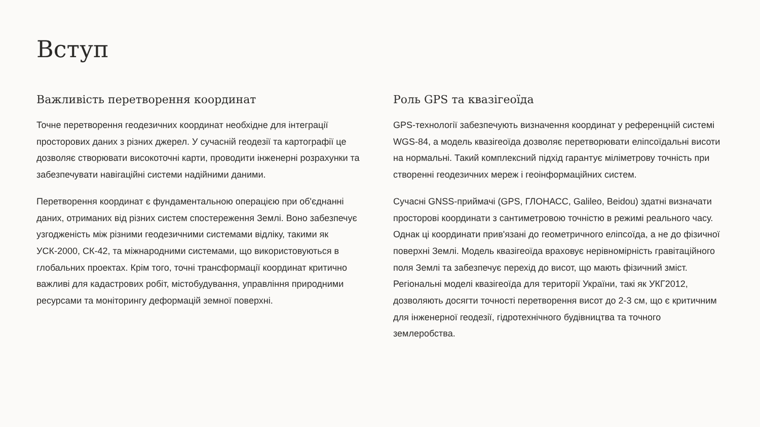Вступ
Важливість перетворення координат
Точне перетворення геодезичних координат необхідне для інтеграції просторових даних з різних джерел. У сучасній геодезії та картографії це дозволяє створювати високоточні карти, проводити інженерні розрахунки та забезпечувати навігаційні системи надійними даними.
Перетворення координат є фундаментальною операцією при об'єднанні даних, отриманих від різних систем спостереження Землі. Воно забезпечує узгодженість між різними геодезичними системами відліку, такими як УСК-2000, СК-42, та міжнародними системами, що використовуються в глобальних проектах. Крім того, точні трансформації координат критично важливі для кадастрових робіт, містобудування, управління природними ресурсами та моніторингу деформацій земної поверхні.
Роль GPS та квазігеоїда
GPS-технології забезпечують визначення координат у референцній системі WGS-84, а модель квазігеоїда дозволяє перетворювати еліпсоїдальні висоти на нормальні. Такий комплексний підхід гарантує міліметрову точність при створенні геодезичних мереж і геоінформаційних систем.
Сучасні GNSS-приймачі (GPS, ГЛОНАСС, Galileo, Beidou) здатні визначати просторові координати з сантиметровою точністю в режимі реального часу. Однак ці координати прив'язані до геометричного еліпсоїда, а не до фізичної поверхні Землі. Модель квазігеоїда враховує нерівномірність гравітаційного поля Землі та забезпечує перехід до висот, що мають фізичний зміст. Регіональні моделі квазігеоїда для території України, такі як УКГ2012, дозволяють досягти точності перетворення висот до 2-3 см, що є критичним для інженерної геодезії, гідротехнічного будівництва та точного землеробства.